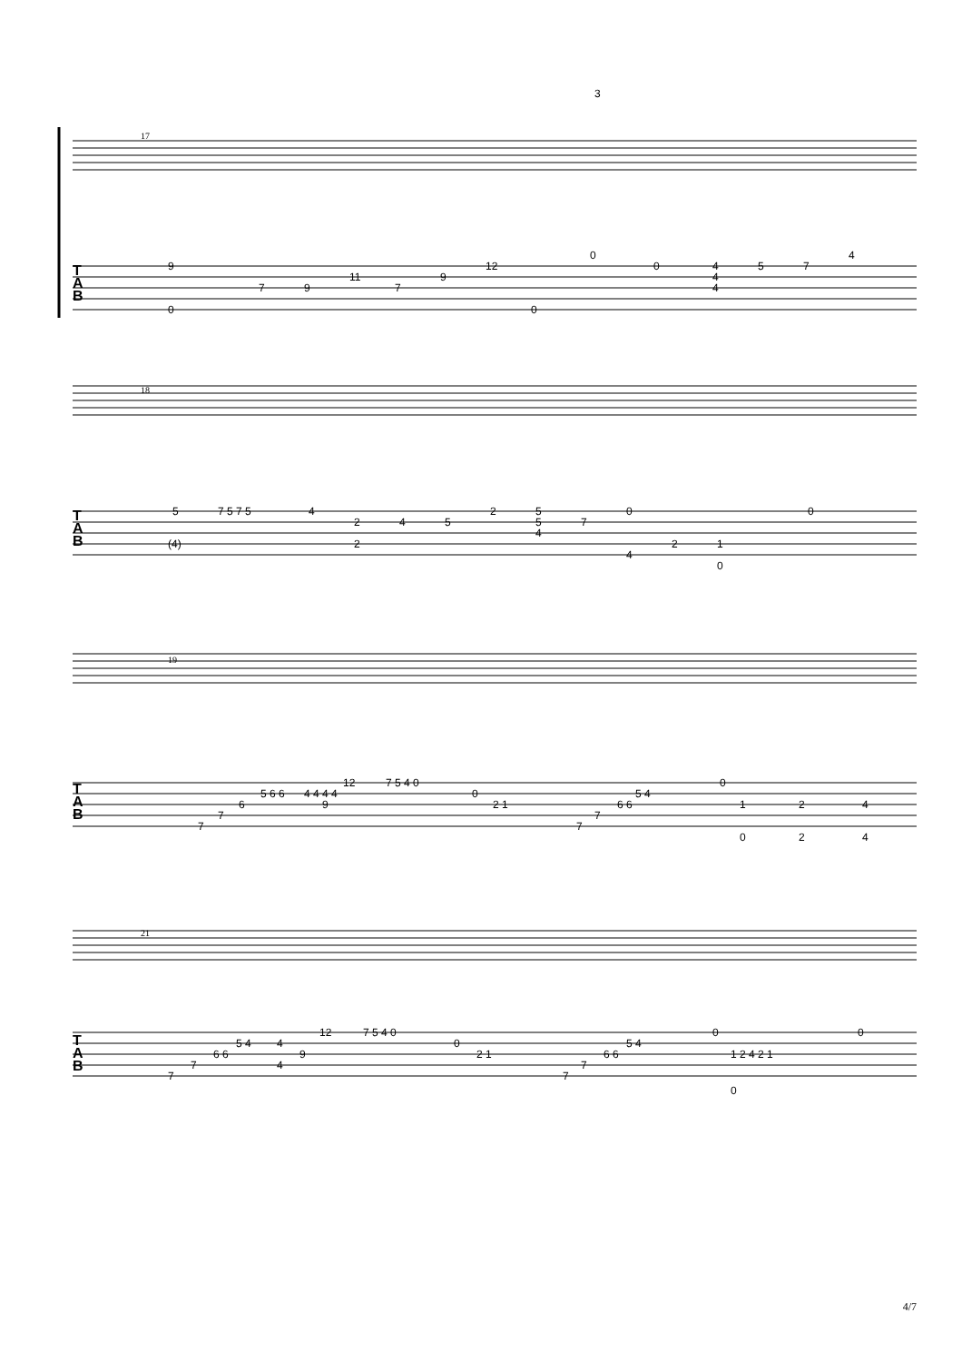17
3
T
A
B
9
0
7
9
11
7
9
12
0
0
0
4
4
4
5
7
4
18
T
A
B
5
7 5 7 5
4
(4)
2
2
4
5
2
5
5
4
7
0
4
2
1
0
0
19
T
A
B
7
7
6
5 6 6
4 4 4 4
9
12
7 5 4 0
0
2 1
7
7
6 6
5 4
0
1
2
4
0
2
4
21
T
A
B
7
7
6 6
5 4
4
4
9
12
7 5 4 0
0
2 1
7
7
6 6
5 4
0
1 2 4 2 1
0
0
4/7